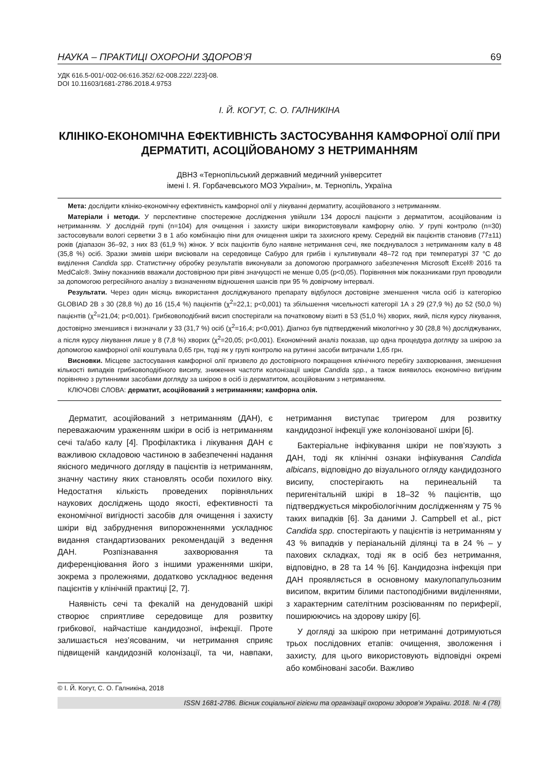НАУКА – ПРАКТИЦІ ОХОРОНИ ЗДОРОВ’Я 69
УДК 616.5-001/-002-06:616.352/.62-008.222/.223]-08.
DOI 10.11603/1681-2786.2018.4.9753
І. Й. КОГУТ, С. О. ГАЛНИКІНА
КЛІНІКО-ЕКОНОМІЧНА ЕФЕКТИВНІСТЬ ЗАСТОСУВАННЯ КАМФОРНОЇ ОЛІЇ ПРИ ДЕРМАТИТІ, АСОЦІЙОВАНОМУ З НЕТРИМАННЯМ
ДВНЗ «Тернопільський державний медичний університет
імені І. Я. Горбачевського МОЗ України», м. Тернопіль, Україна
Мета: дослідити клініко-економічну ефективність камфорної олії у лікуванні дерматиту, асоційованого з нетриманням.
Матеріали і методи. У перспективне спостережне дослідження увійшли 134 дорослі пацієнти з дерматитом, асоційованим із нетриманням. У дослідній групі (n=104) для очищення і захисту шкіри використовували камфорну олію. У групі контролю (n=30) застосовували вологі серветки 3 в 1 або комбінацію піни для очищення шкіри та захисного крему. Середній вік пацієнтів становив (77±11) років (діапазон 36–92, з них 83 (61,9 %) жінок. У всіх пацієнтів було наявне нетримання сечі, яке поєднувалося з нетриманням калу в 48 (35,8 %) осіб. Зразки змивів шкіри висіювали на середовище Сабуро для грибів і культивували 48–72 год при температурі 37 °С до виділення Candida spp. Статистичну обробку результатів виконували за допомогою програмного забезпечення Microsoft Excel® 2016 та MedCalc®. Зміну показників вважали достовірною при рівні значущості не менше 0,05 (р<0,05). Порівняння між показниками груп проводили за допомогою регресійного аналізу з визначенням відношення шансів при 95 % довірчому інтервалі.
Результати. Через один місяць використання досліджуваного препарату відбулося достовірне зменшення числа осіб із категорією GLOBIAD 2B з 30 (28,8 %) до 16 (15,4 %) пацієнтів (χ<sup>2</sup>=22,1; р<0,001) та збільшення чисельності категорії 1А з 29 (27,9 %) до 52 (50,0 %) пацієнтів (χ<sup>2</sup>=21,04; р<0,001). Грибковоподібний висип спостерігали на початковому візиті в 53 (51,0 %) хворих, який, після курсу лікування, достовірно зменшився і визначали у 33 (31,7 %) осіб (χ<sup>2</sup>=16,4; р<0,001). Діагноз був підтверджений мікологічно у 30 (28,8 %) досліджуваних, а після курсу лікування лише у 8 (7,8 %) хворих (χ<sup>2</sup>=20,05; р<0,001). Економічний аналіз показав, що одна процедура догляду за шкірою за допомогою камфорної олії коштувала 0,65 грн, тоді як у групі контролю на рутинні засоби витрачали 1,65 грн.
Висновки. Місцеве застосування камфорної олії призвело до достовірного покращення клінічного перебігу захворювання, зменшення кількості випадків грибковоподібного висипу, зниження частоти колонізації шкіри Candida spp., а також виявилось економічно вигідним порівняно з рутинними засобами догляду за шкірою в осіб із дерматитом, асоційованим з нетриманням.
КЛЮЧОВІ СЛОВА: дерматит, асоційований з нетриманням; камфорна олія.
Дерматит, асоційований з нетриманням (ДАН), є переважаючим ураженням шкіри в осіб із нетриманням сечі та/або калу [4]. Профілактика і лікування ДАН є важливою складовою частиною в забезпеченні надання якісного медичного догляду в пацієнтів із нетриманням, значну частину яких становлять особи похилого віку. Недостатня кількість проведених порівняльних наукових досліджень щодо якості, ефективності та економічної вигідності засобів для очищення і захисту шкіри від забруднення випорожненнями ускладнює видання стандартизованих рекомендацій з ведення ДАН. Розпізнавання захворювання та диференціювання його з іншими ураженнями шкіри, зокрема з пролежнями, додатково ускладнює ведення пацієнтів у клінічній практиці [2, 7].
Наявність сечі та фекалій на денудованій шкірі створює сприятливе середовище для розвитку грибкової, найчастіше кандидозної, інфекції. Проте залишається нез’ясованим, чи нетримання сприяє підвищеній кандидозній колонізації, та чи, навпаки, нетримання виступає тригером для розвитку кандидозної інфекції уже колонізованої шкіри [6].
Бактеріальне інфікування шкіри не пов’язують з ДАН, тоді як клінічні ознаки інфікування Candida albicans, відповідно до візуального огляду кандидозного висипу, спостерігають на перинеальній та перигенітальній шкірі в 18–32 % пацієнтів, що підтверджується мікробіологічним дослідженням у 75 % таких випадків [6]. За даними J. Campbell et al., ріст Candida spp. спостерігають у пацієнтів із нетриманням у 43 % випадків у періанальній ділянці та в 24 % – у пахових складках, тоді як в осіб без нетримання, відповідно, в 28 та 14 % [6]. Кандидозна інфекція при ДАН проявляється в основному макулопапульозним висипом, вкритим білими пастоподібними виділеннями, з характерним сателітним розсіюванням по периферії, поширюючись на здорову шкіру [6].
У догляді за шкірою при нетриманні дотримуються трьох послідовних етапів: очищення, зволоження і захисту, для цього використовують відповідні окремі або комбіновані засоби. Важливо
© І. Й. Когут, С. О. Галникіна, 2018
ISSN 1681-2786. Вісник соціальної гігієни та організації охорони здоров’я України. 2018. № 4 (78)